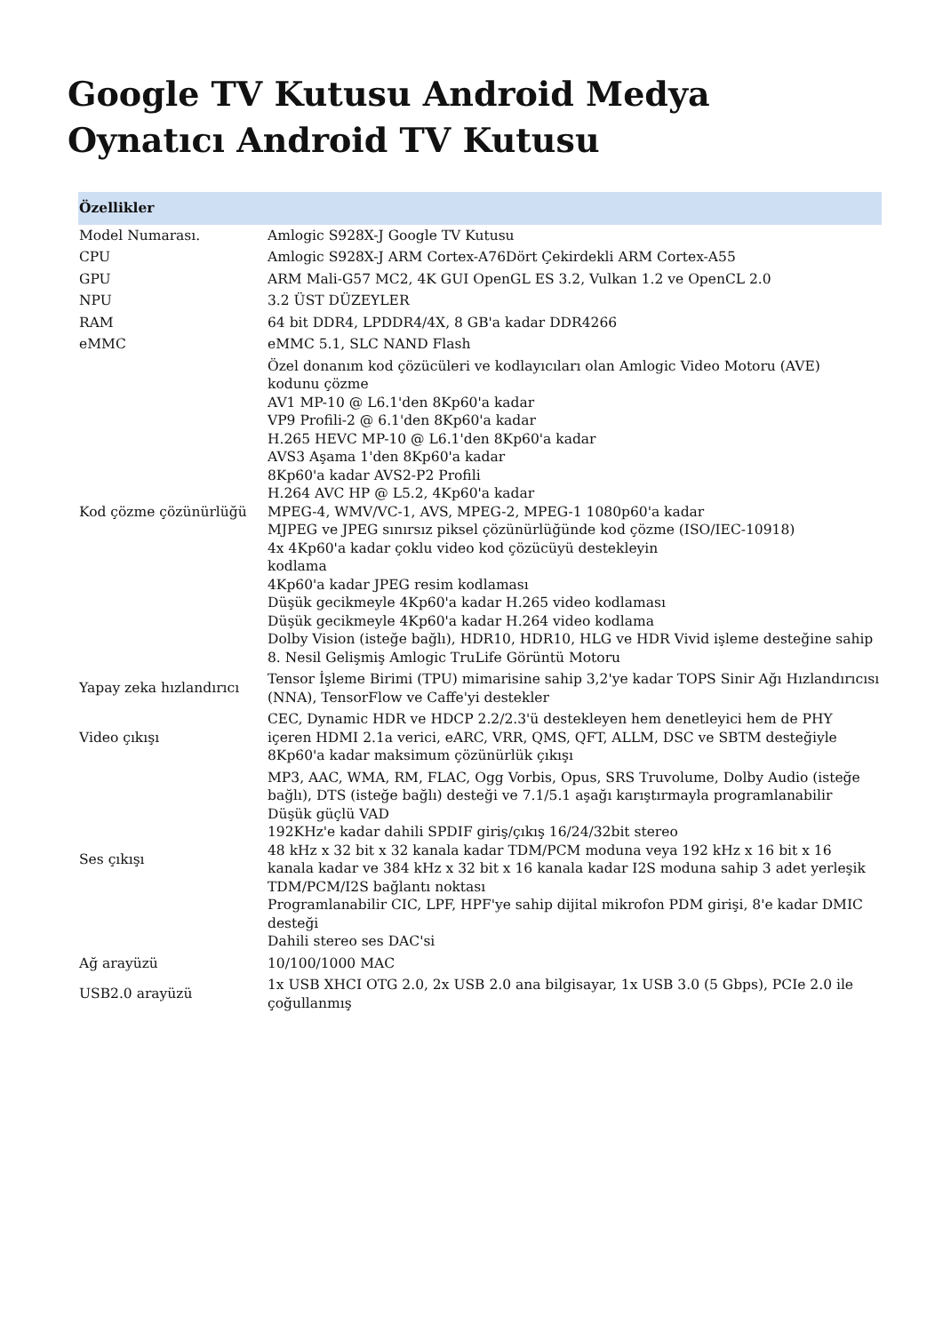Google TV Kutusu Android Medya Oynatıcı Android TV Kutusu
| Özellikler | |
| --- | --- |
| Model Numarası. | Amlogic S928X-J Google TV Kutusu |
| CPU | Amlogic S928X-J ARM Cortex-A76Dört Çekirdekli ARM Cortex-A55 |
| GPU | ARM Mali-G57 MC2, 4K GUI OpenGL ES 3.2, Vulkan 1.2 ve OpenCL 2.0 |
| NPU | 3.2 ÜST DÜZEYLER |
| RAM | 64 bit DDR4, LPDDR4/4X, 8 GB'a kadar DDR4266 |
| eMMC | eMMC 5.1, SLC NAND Flash |
| Kod çözme çözünürlüğü | Özel donanım kod çözücüleri ve kodlayıcıları olan Amlogic Video Motoru (AVE) kodunu çözme AV1 MP-10 @ L6.1'den 8Kp60'a kadar VP9 Profili-2 @ 6.1'den 8Kp60'a kadar H.265 HEVC MP-10 @ L6.1'den 8Kp60'a kadar AVS3 Aşama 1'den 8Kp60'a kadar 8Kp60'a kadar AVS2-P2 Profili H.264 AVC HP @ L5.2, 4Kp60'a kadar MPEG-4, WMV/VC-1, AVS, MPEG-2, MPEG-1 1080p60'a kadar MJPEG ve JPEG sınırsız piksel çözünürlüğünde kod çözme (ISO/IEC-10918) 4x 4Kp60'a kadar çoklu video kod çözücüyü destekleyin kodlama 4Kp60'a kadar JPEG resim kodlaması Düşük gecikmeyle 4Kp60'a kadar H.265 video kodlaması Düşük gecikmeyle 4Kp60'a kadar H.264 video kodlama Dolby Vision (isteğe bağlı), HDR10, HDR10, HLG ve HDR Vivid işleme desteğine sahip 8. Nesil Gelişmiş Amlogic TruLife Görüntü Motoru |
| Yapay zeka hızlandırıcı | Tensor İşleme Birimi (TPU) mimarisine sahip 3,2'ye kadar TOPS Sinir Ağı Hızlandırıcısı (NNA), TensorFlow ve Caffe'yi destekler |
| Video çıkışı | CEC, Dynamic HDR ve HDCP 2.2/2.3'ü destekleyen hem denetleyici hem de PHY içeren HDMI 2.1a verici, eARC, VRR, QMS, QFT, ALLM, DSC ve SBTM desteğiyle 8Kp60'a kadar maksimum çözünürlük çıkışı |
| Ses çıkışı | MP3, AAC, WMA, RM, FLAC, Ogg Vorbis, Opus, SRS Truvolume, Dolby Audio (isteğe bağlı), DTS (isteğe bağlı) desteği ve 7.1/5.1 aşağı karıştırmayla programlanabilir Düşük güçlü VAD 192KHz'e kadar dahili SPDIF giriş/çıkış 16/24/32bit stereo 48 kHz x 32 bit x 32 kanala kadar TDM/PCM moduna veya 192 kHz x 16 bit x 16 kanala kadar ve 384 kHz x 32 bit x 16 kanala kadar I2S moduna sahip 3 adet yerleşik TDM/PCM/I2S bağlantı noktası Programlanabilir CIC, LPF, HPF'ye sahip dijital mikrofon PDM girişi, 8'e kadar DMIC desteği Dahili stereo ses DAC'si |
| Ağ arayüzü | 10/100/1000 MAC |
| USB2.0 arayüzü | 1x USB XHCI OTG 2.0, 2x USB 2.0 ana bilgisayar, 1x USB 3.0 (5 Gbps), PCIe 2.0 ile çoğullanmış |